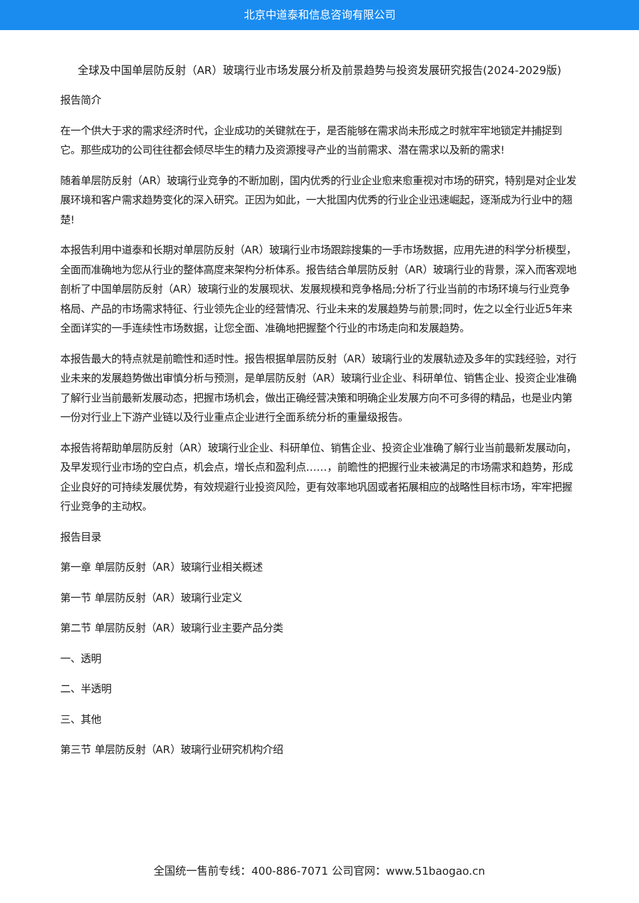北京中道泰和信息咨询有限公司
全球及中国单层防反射（AR）玻璃行业市场发展分析及前景趋势与投资发展研究报告(2024-2029版)
报告简介
在一个供大于求的需求经济时代，企业成功的关键就在于，是否能够在需求尚未形成之时就牢牢地锁定并捕捉到它。那些成功的公司往往都会倾尽毕生的精力及资源搜寻产业的当前需求、潜在需求以及新的需求!
随着单层防反射（AR）玻璃行业竞争的不断加剧，国内优秀的行业企业愈来愈重视对市场的研究，特别是对企业发展环境和客户需求趋势变化的深入研究。正因为如此，一大批国内优秀的行业企业迅速崛起，逐渐成为行业中的翘楚!
本报告利用中道泰和长期对单层防反射（AR）玻璃行业市场跟踪搜集的一手市场数据，应用先进的科学分析模型，全面而准确地为您从行业的整体高度来架构分析体系。报告结合单层防反射（AR）玻璃行业的背景，深入而客观地剖析了中国单层防反射（AR）玻璃行业的发展现状、发展规模和竞争格局;分析了行业当前的市场环境与行业竞争格局、产品的市场需求特征、行业领先企业的经营情况、行业未来的发展趋势与前景;同时，佐之以全行业近5年来全面详实的一手连续性市场数据，让您全面、准确地把握整个行业的市场走向和发展趋势。
本报告最大的特点就是前瞻性和适时性。报告根据单层防反射（AR）玻璃行业的发展轨迹及多年的实践经验，对行业未来的发展趋势做出审慎分析与预测，是单层防反射（AR）玻璃行业企业、科研单位、销售企业、投资企业准确了解行业当前最新发展动态，把握市场机会，做出正确经营决策和明确企业发展方向不可多得的精品，也是业内第一份对行业上下游产业链以及行业重点企业进行全面系统分析的重量级报告。
本报告将帮助单层防反射（AR）玻璃行业企业、科研单位、销售企业、投资企业准确了解行业当前最新发展动向，及早发现行业市场的空白点，机会点，增长点和盈利点……，前瞻性的把握行业未被满足的市场需求和趋势，形成企业良好的可持续发展优势，有效规避行业投资风险，更有效率地巩固或者拓展相应的战略性目标市场，牢牢把握行业竞争的主动权。
报告目录
第一章 单层防反射（AR）玻璃行业相关概述
第一节 单层防反射（AR）玻璃行业定义
第二节 单层防反射（AR）玻璃行业主要产品分类
一、透明
二、半透明
三、其他
第三节 单层防反射（AR）玻璃行业研究机构介绍
全国统一售前专线：400-886-7071 公司官网：www.51baogao.cn